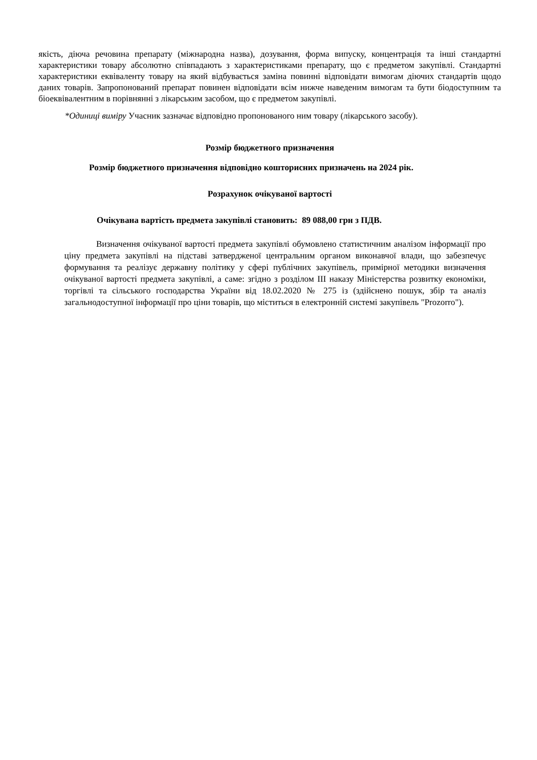якість, діюча речовина препарату (міжнародна назва), дозування, форма випуску, концентрація та інші стандартні характеристики товару абсолютно співпадають з характеристиками препарату, що є предметом закупівлі. Стандартні характеристики еквіваленту товару на який відбувається заміна повинні відповідати вимогам діючих стандартів щодо даних товарів. Запропонований препарат повинен відповідати всім нижче наведеним вимогам та бути біодоступним та біоеквівалентним в порівнянні з лікарським засобом, що є предметом закупівлі.
*Одиниці виміру Учасник зазначає відповідно пропонованого ним товару (лікарського засобу).
Розмір бюджетного призначення
Розмір бюджетного призначення відповідно кошторисних призначень на 2024 рік.
Розрахунок очікуваної вартості
Очікувана вартість предмета закупівлі становить: 89 088,00 грн з ПДВ.
Визначення очікуваної вартості предмета закупівлі обумовлено статистичним аналізом інформації про ціну предмета закупівлі на підставі затвердженої центральним органом виконавчої влади, що забезпечує формування та реалізує державну політику у сфері публічних закупівель, примірної методики визначення очікуваної вартості предмета закупівлі, а саме: згідно з розділом ІІІ наказу Міністерства розвитку економіки, торгівлі та сільського господарства України від 18.02.2020 № 275 із (здійснено пошук, збір та аналіз загальнодоступної інформації про ціни товарів, що міститься в електронній системі закупівель "Prozorro").